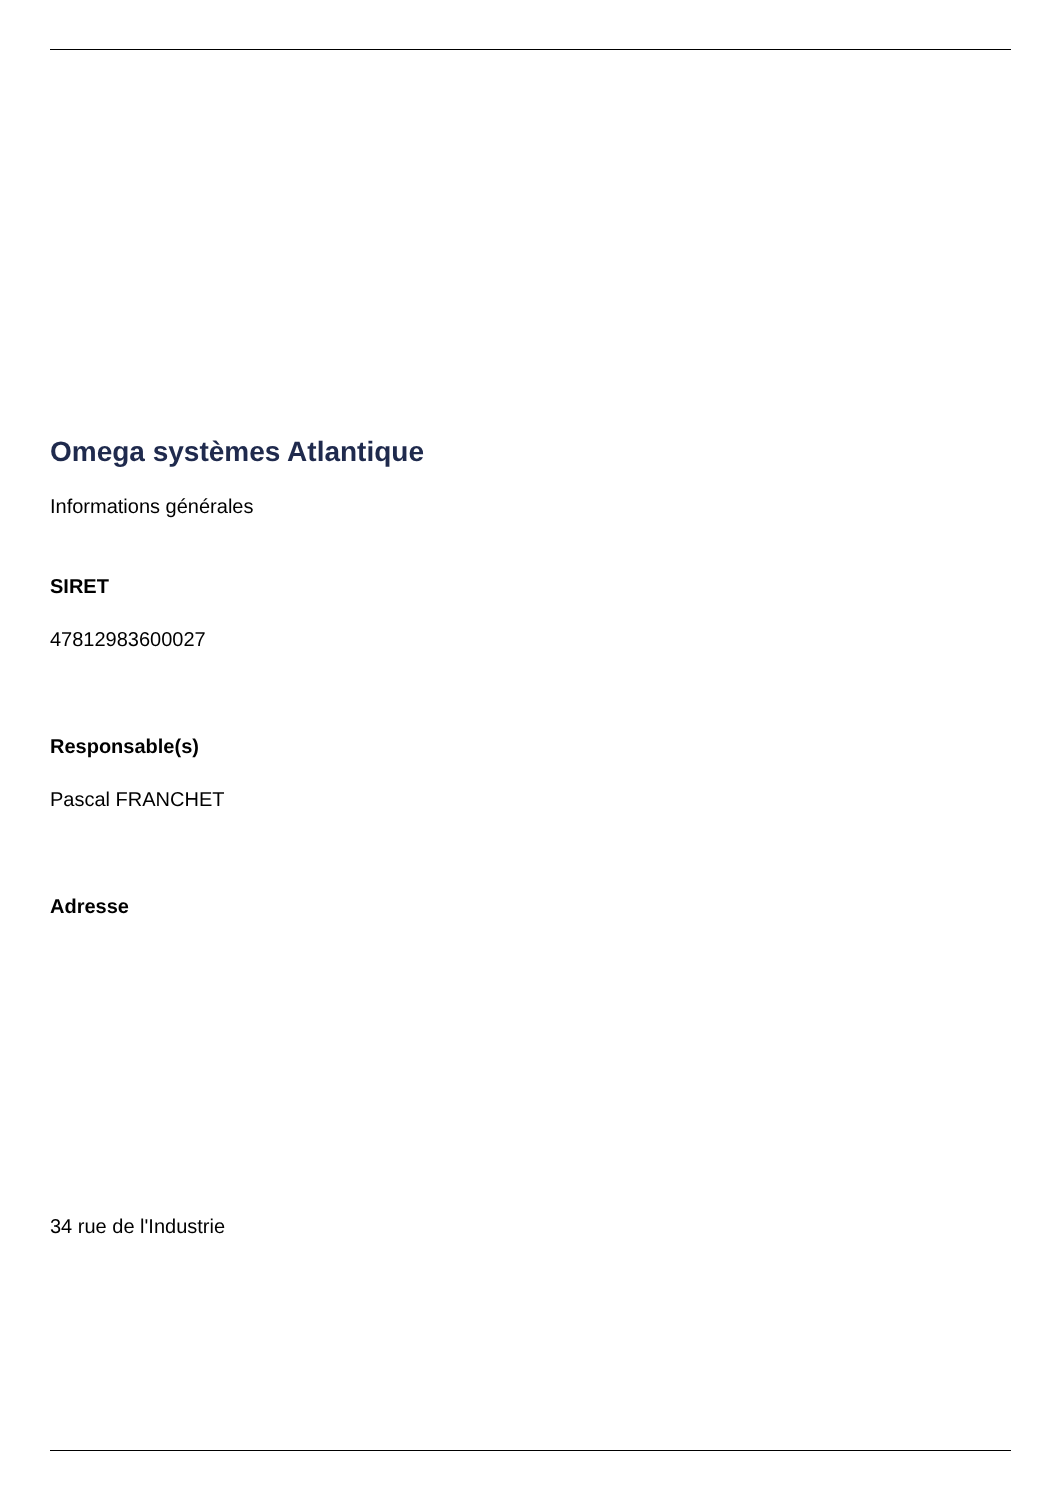Omega systèmes Atlantique
Informations générales
SIRET
47812983600027
Responsable(s)
Pascal FRANCHET
Adresse
34 rue de l'Industrie